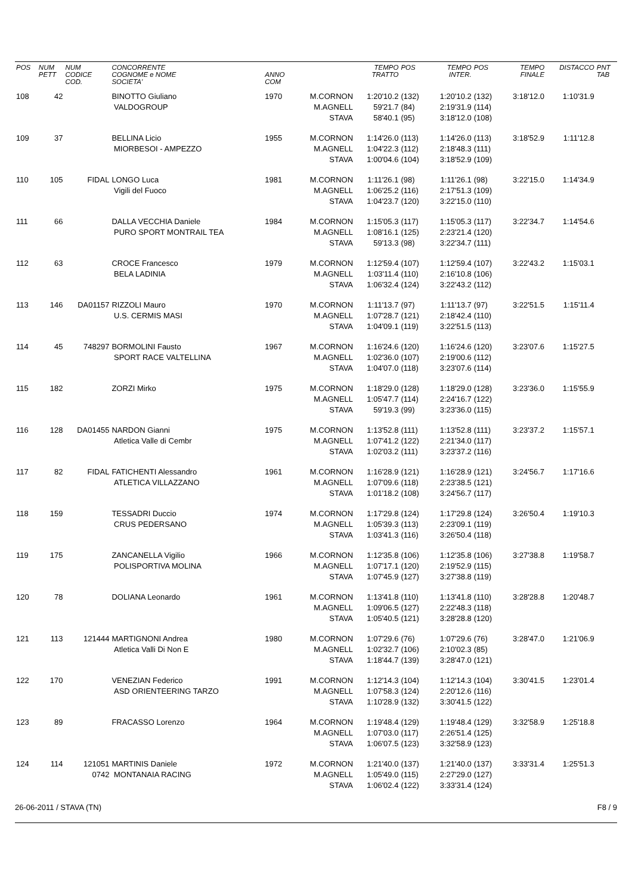| POS | NUM PETT | NUM CODICE COD. | CONCORRENTE COGNOME e NOME SOCIETA' | ANNO COM | | TEMPO TRATTO | POS | TEMPO INTER. | POS | TEMPO FINALE | DISTACCO | PNT TAB |
| --- | --- | --- | --- | --- | --- | --- | --- | --- | --- | --- | --- | --- |
| 108 | 42 | | BINOTTO Giuliano VALDOGROUP | 1970 | M.CORNON M.AGNELL STAVA | 1:20'10.2 59'21.7 58'40.1 | (132) (84) (95) | 1:20'10.2 2:19'31.9 3:18'12.0 | (132) (114) (108) | 3:18'12.0 | 1:10'31.9 | |
| 109 | 37 | | BELLINA Licio MIORBESOI - AMPEZZO | 1955 | M.CORNON M.AGNELL STAVA | 1:14'26.0 1:04'22.3 1:00'04.6 | (113) (112) (104) | 1:14'26.0 2:18'48.3 3:18'52.9 | (113) (111) (109) | 3:18'52.9 | 1:11'12.8 | |
| 110 | 105 | FIDAL | LONGO Luca Vigili del Fuoco | 1981 | M.CORNON M.AGNELL STAVA | 1:11'26.1 1:06'25.2 1:04'23.7 | (98) (116) (120) | 1:11'26.1 2:17'51.3 3:22'15.0 | (98) (109) (110) | 3:22'15.0 | 1:14'34.9 | |
| 111 | 66 | | DALLA VECCHIA Daniele PURO SPORT MONTRAIL TEA | 1984 | M.CORNON M.AGNELL STAVA | 1:15'05.3 1:08'16.1 59'13.3 | (117) (125) (98) | 1:15'05.3 2:23'21.4 3:22'34.7 | (117) (120) (111) | 3:22'34.7 | 1:14'54.6 | |
| 112 | 63 | | CROCE Francesco BELA LADINIA | 1979 | M.CORNON M.AGNELL STAVA | 1:12'59.4 1:03'11.4 1:06'32.4 | (107) (110) (124) | 1:12'59.4 2:16'10.8 3:22'43.2 | (107) (106) (112) | 3:22'43.2 | 1:15'03.1 | |
| 113 | 146 | DA01157 | RIZZOLI Mauro U.S. CERMIS MASI | 1970 | M.CORNON M.AGNELL STAVA | 1:11'13.7 1:07'28.7 1:04'09.1 | (97) (121) (119) | 1:11'13.7 2:18'42.4 3:22'51.5 | (97) (110) (113) | 3:22'51.5 | 1:15'11.4 | |
| 114 | 45 | 748297 | BORMOLINI Fausto SPORT RACE VALTELLINA | 1967 | M.CORNON M.AGNELL STAVA | 1:16'24.6 1:02'36.0 1:04'07.0 | (120) (107) (118) | 1:16'24.6 2:19'00.6 3:23'07.6 | (120) (112) (114) | 3:23'07.6 | 1:15'27.5 | |
| 115 | 182 | | ZORZI Mirko | 1975 | M.CORNON M.AGNELL STAVA | 1:18'29.0 1:05'47.7 59'19.3 | (128) (114) (99) | 1:18'29.0 2:24'16.7 3:23'36.0 | (128) (122) (115) | 3:23'36.0 | 1:15'55.9 | |
| 116 | 128 | DA01455 | NARDON Gianni Atletica Valle di Cembr | 1975 | M.CORNON M.AGNELL STAVA | 1:13'52.8 1:07'41.2 1:02'03.2 | (111) (122) (111) | 1:13'52.8 2:21'34.0 3:23'37.2 | (111) (117) (116) | 3:23'37.2 | 1:15'57.1 | |
| 117 | 82 | FIDAL | FATICHENTI Alessandro ATLETICA VILLAZZANO | 1961 | M.CORNON M.AGNELL STAVA | 1:16'28.9 1:07'09.6 1:01'18.2 | (121) (118) (108) | 1:16'28.9 2:23'38.5 3:24'56.7 | (121) (121) (117) | 3:24'56.7 | 1:17'16.6 | |
| 118 | 159 | | TESSADRI Duccio CRUS PEDERSANO | 1974 | M.CORNON M.AGNELL STAVA | 1:17'29.8 1:05'39.3 1:03'41.3 | (124) (113) (116) | 1:17'29.8 2:23'09.1 3:26'50.4 | (124) (119) (118) | 3:26'50.4 | 1:19'10.3 | |
| 119 | 175 | | ZANCANELLA Vigilio POLISPORTIVA MOLINA | 1966 | M.CORNON M.AGNELL STAVA | 1:12'35.8 1:07'17.1 1:07'45.9 | (106) (120) (127) | 1:12'35.8 2:19'52.9 3:27'38.8 | (106) (115) (119) | 3:27'38.8 | 1:19'58.7 | |
| 120 | 78 | | DOLIANA Leonardo | 1961 | M.CORNON M.AGNELL STAVA | 1:13'41.8 1:09'06.5 1:05'40.5 | (110) (127) (121) | 1:13'41.8 2:22'48.3 3:28'28.8 | (110) (118) (120) | 3:28'28.8 | 1:20'48.7 | |
| 121 | 113 | 121444 | MARTIGNONI Andrea Atletica Valli Di Non E | 1980 | M.CORNON M.AGNELL STAVA | 1:07'29.6 1:02'32.7 1:18'44.7 | (76) (106) (139) | 1:07'29.6 2:10'02.3 3:28'47.0 | (76) (85) (121) | 3:28'47.0 | 1:21'06.9 | |
| 122 | 170 | | VENEZIAN Federico ASD ORIENTEERING TARZO | 1991 | M.CORNON M.AGNELL STAVA | 1:12'14.3 1:07'58.3 1:10'28.9 | (104) (124) (132) | 1:12'14.3 2:20'12.6 3:30'41.5 | (104) (116) (122) | 3:30'41.5 | 1:23'01.4 | |
| 123 | 89 | | FRACASSO Lorenzo | 1964 | M.CORNON M.AGNELL STAVA | 1:19'48.4 1:07'03.0 1:06'07.5 | (129) (117) (123) | 1:19'48.4 2:26'51.4 3:32'58.9 | (129) (125) (123) | 3:32'58.9 | 1:25'18.8 | |
| 124 | 114 | 121051 0742 | MARTINIS Daniele MONTANAIA RACING | 1972 | M.CORNON M.AGNELL STAVA | 1:21'40.0 1:05'49.0 1:06'02.4 | (137) (115) (122) | 1:21'40.0 2:27'29.0 3:33'31.4 | (137) (127) (124) | 3:33'31.4 | 1:25'51.3 | |
26-06-2011 / STAVA (TN) F8 / 9